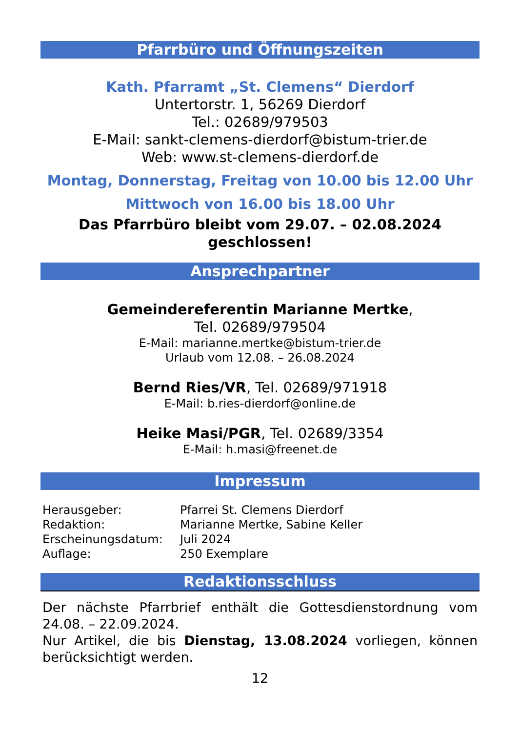Pfarrbüro und Öffnungszeiten
Kath. Pfarramt „St. Clemens“ Dierdorf
Untertorstr. 1, 56269 Dierdorf
Tel.: 02689/979503
E-Mail: sankt-clemens-dierdorf@bistum-trier.de
Web: www.st-clemens-dierdorf.de
Montag, Donnerstag, Freitag von 10.00 bis 12.00 Uhr
Mittwoch von 16.00 bis 18.00 Uhr
Das Pfarrbüro bleibt vom 29.07. – 02.08.2024
geschlossen!
Ansprechpartner
Gemeindereferentin Marianne Mertke,
Tel. 02689/979504
E-Mail: marianne.mertke@bistum-trier.de
Urlaub vom 12.08. – 26.08.2024
Bernd Ries/VR, Tel. 02689/971918
E-Mail: b.ries-dierdorf@online.de
Heike Masi/PGR, Tel. 02689/3354
E-Mail: h.masi@freenet.de
Impressum
| Herausgeber: | Pfarrei St. Clemens Dierdorf |
| Redaktion: | Marianne Mertke, Sabine Keller |
| Erscheinungsdatum: | Juli 2024 |
| Auflage: | 250 Exemplare |
Redaktionsschluss
Der nächste Pfarrbrief enthält die Gottesdienstordnung vom 24.08. – 22.09.2024.
Nur Artikel, die bis Dienstag, 13.08.2024 vorliegen, können berücksichtigt werden.
12